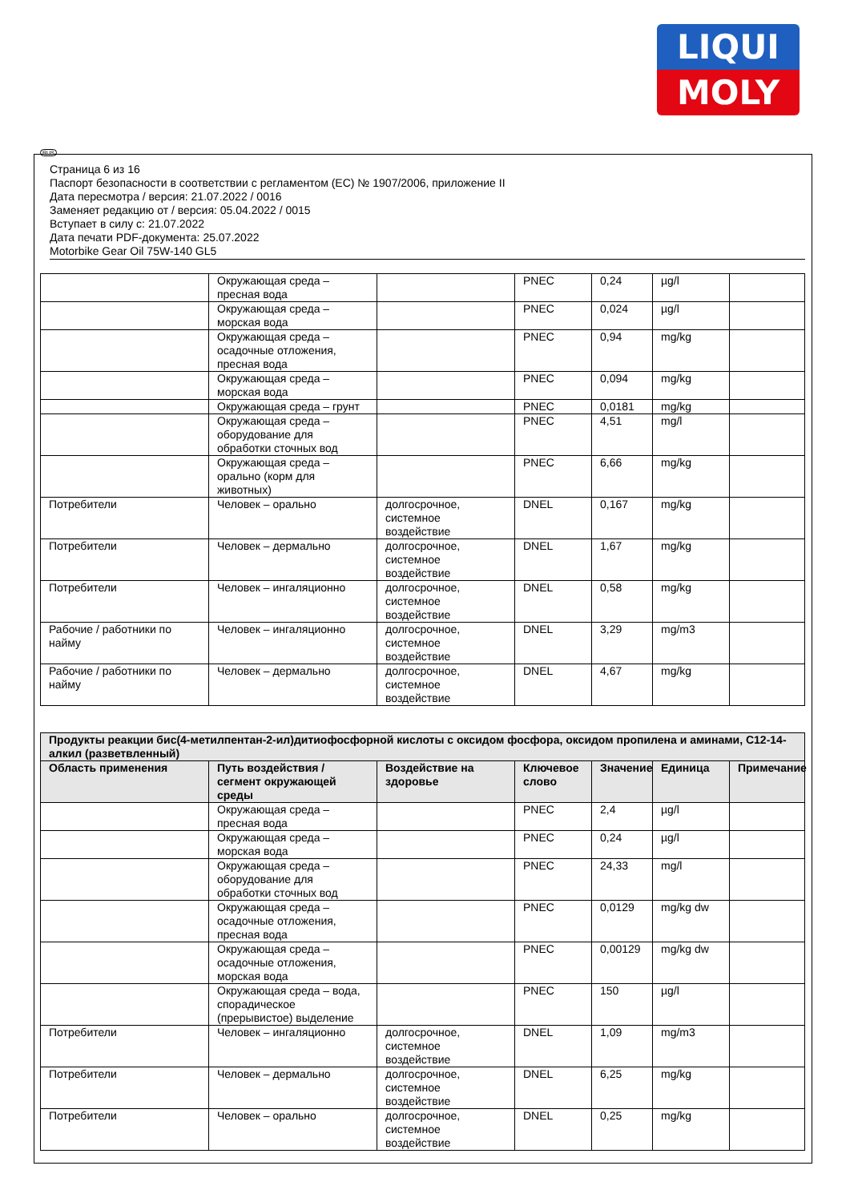LIQUI
MOLY
RUS
Страница 6 из 16
Паспорт безопасности в соответствии с регламентом (ЕС) № 1907/2006, приложение II
Дата пересмотра / версия: 21.07.2022 / 0016
Заменяет редакцию от / версия: 05.04.2022 / 0015
Вступает в силу с: 21.07.2022
Дата печати PDF-документа: 25.07.2022
Motorbike Gear Oil 75W-140 GL5
| | Окружающая среда – пресная вода | | PNEC | 0,24 | µg/l | |
| | Окружающая среда – морская вода | | PNEC | 0,024 | µg/l | |
| | Окружающая среда – осадочные отложения, пресная вода | | PNEC | 0,94 | mg/kg | |
| | Окружающая среда – морская вода | | PNEC | 0,094 | mg/kg | |
| | Окружающая среда – грунт | | PNEC | 0,0181 | mg/kg | |
| | Окружающая среда – оборудование для обработки сточных вод | | PNEC | 4,51 | mg/l | |
| | Окружающая среда – орально (корм для животных) | | PNEC | 6,66 | mg/kg | |
| Потребители | Человек – орально | долгосрочное, системное воздействие | DNEL | 0,167 | mg/kg | |
| Потребители | Человек – дермально | долгосрочное, системное воздействие | DNEL | 1,67 | mg/kg | |
| Потребители | Человек – ингаляционно | долгосрочное, системное воздействие | DNEL | 0,58 | mg/kg | |
| Рабочие / работники по найму | Человек – ингаляционно | долгосрочное, системное воздействие | DNEL | 3,29 | mg/m3 | |
| Рабочие / работники по найму | Человек – дермально | долгосрочное, системное воздействие | DNEL | 4,67 | mg/kg | |
| Продукты реакции бис(4-метилпентан-2-ил)дитиофосфорной кислоты с оксидом фосфора, оксидом пропилена и аминами, C12-14-алкил (разветвленный) | | | | | | |
| --- | --- | --- | --- | --- | --- | --- |
| Область применения | Путь воздействия / сегмент окружающей среды | Воздействие на здоровье | Ключевое слово | Значение | Единица | Примечание |
| | Окружающая среда – пресная вода | | PNEC | 2,4 | µg/l | |
| | Окружающая среда – морская вода | | PNEC | 0,24 | µg/l | |
| | Окружающая среда – оборудование для обработки сточных вод | | PNEC | 24,33 | mg/l | |
| | Окружающая среда – осадочные отложения, пресная вода | | PNEC | 0,0129 | mg/kg dw | |
| | Окружающая среда – осадочные отложения, морская вода | | PNEC | 0,00129 | mg/kg dw | |
| | Окружающая среда – вода, спорадическое (прерывистое) выделение | | PNEC | 150 | µg/l | |
| Потребители | Человек – ингаляционно | долгосрочное, системное воздействие | DNEL | 1,09 | mg/m3 | |
| Потребители | Человек – дермально | долгосрочное, системное воздействие | DNEL | 6,25 | mg/kg | |
| Потребители | Человек – орально | долгосрочное, системное воздействие | DNEL | 0,25 | mg/kg | |